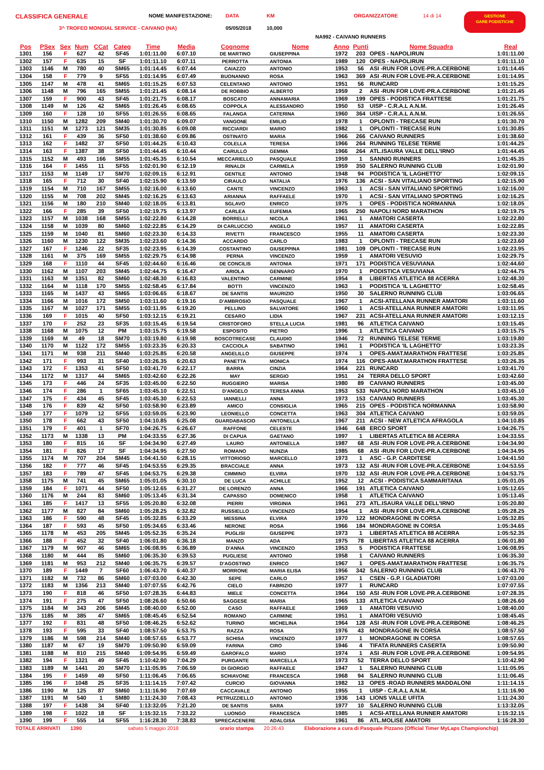CLASSIFICA GENERALE
NOME MANIFESTAZIONE:
DATA
KM
ORGANIZZATORE
14 di 14
GESTIONE
GARE PODISTICHE
3^ TROFEO MONDIAL SERVICE - CAIVANO (NA)
05/05/2018
10,000
NA992 - CAIVANO RUNNERS
| Pos | PSex | Sex | Num | CCat | Categ | Time | Media | Cognome | Nome | Anno | Punti | Nome Squadra | Real |
| --- | --- | --- | --- | --- | --- | --- | --- | --- | --- | --- | --- | --- | --- |
| 1301 | 156 | F | 627 | 42 | SF45 | 1:01:11.00 | 6:07.10 | DE MARTINO | GIUSEPPINA | 1972 | 203 | OPES - NAPOLIRUN | 1:01:11.00 |
| 1302 | 157 | F | 635 | 15 | SF | 1:01:11.10 | 6:07.11 | PERROTTA | ANTONIA | 1989 | 120 | OPES - NAPOLIRUN | 1:01:11.10 |
| 1303 | 1146 | M | 780 | 40 | SM65 | 1:01:14.45 | 6:07.44 | CAIAZZO | ANTONIO | 1953 | 56 | ASI -RUN FOR LOVE-PR.A.CERBONE | 1:01:14.45 |
| 1304 | 158 | F | 779 | 9 | SF55 | 1:01:14.95 | 6:07.49 | BUONANNO | ROSA | 1963 | 369 | ASI -RUN FOR LOVE-PR.A.CERBONE | 1:01:14.95 |
| 1305 | 1147 | M | 478 | 41 | SM65 | 1:01:15.25 | 6:07.53 | CELENTANO | ANTONIO | 1951 | 56 | RUNCARD | 1:01:15.25 |
| 1306 | 1148 | M | 796 | 165 | SM55 | 1:01:21.45 | 6:08.14 | DE ROBBIO | ALBERTO | 1959 | 2 | ASI -RUN FOR LOVE-PR.A.CERBONE | 1:01:21.45 |
| 1307 | 159 | F | 900 | 43 | SF45 | 1:01:21.75 | 6:08.17 | BOSCATO | ANNAMARIA | 1969 | 199 | OPES - PODISTICA FRATTESE | 1:01:21.75 |
| 1308 | 1149 | M | 126 | 42 | SM65 | 1:01:26.45 | 6:08.65 | COPPOLA | ALESSANDRO | 1950 | 53 | UISP - C.R.A.L A.N.M. | 1:01:26.45 |
| 1309 | 160 | F | 128 | 10 | SF55 | 1:01:26.55 | 6:08.65 | FALANGA | CATERINA | 1960 | 364 | UISP - C.R.A.L A.N.M. | 1:01:26.55 |
| 1310 | 1150 | M | 1282 | 209 | SM40 | 1:01:30.70 | 6:09.07 | VANGONE | EMILIO | 1978 | 1 | OPLONTI - TRECASE RUN | 1:01:30.70 |
| 1311 | 1151 | M | 1273 | 121 | SM35 | 1:01:30.85 | 6:09.08 | RICCIARDI | MARIO | 1982 | 1 | OPLONTI - TRECASE RUN | 1:01:30.85 |
| 1312 | 161 | F | 439 | 36 | SF50 | 1:01:38.60 | 6:09.86 | OSTINATO | MARIA | 1966 | 266 | CAIVANO RUNNERS | 1:01:38.60 |
| 1313 | 162 | F | 1482 | 37 | SF50 | 1:01:44.25 | 6:10.43 | COLELLA | TERESA | 1966 | 264 | RUNNING TELESE TERME | 1:01:44.25 |
| 1314 | 163 | F | 1387 | 38 | SF50 | 1:01:44.45 | 6:10.44 | CARULLO | GEMMA | 1966 | 264 | ATL.ISAURA VALLE DELL'IRNO | 1:01:44.45 |
| 1315 | 1152 | M | 493 | 166 | SM55 | 1:01:45.35 | 6:10.54 | MECCARIELLO | PASQUALE | 1959 | 1 | SANNIO RUNNERS | 1:01:45.35 |
| 1316 | 164 | F | 1455 | 11 | SF55 | 1:02:01.90 | 6:12.19 | RINALDI | CARMELA | 1959 | 350 | SALERNO RUNNING CLUB | 1:02:01.90 |
| 1317 | 1153 | M | 1149 | 17 | SM70 | 1:02:09.15 | 6:12.91 | GENTILE | ANTONIO | 1948 | 94 | PODISTICA 'IL LAGHETTO' | 1:02:09.15 |
| 1318 | 165 | F | 712 | 30 | SF40 | 1:02:15.90 | 6:13.59 | CIRAULO | NATALIA | 1976 | 136 | ACSI - SAN VITALIANO SPORTING | 1:02:15.90 |
| 1319 | 1154 | M | 710 | 167 | SM55 | 1:02:16.00 | 6:13.60 | CANTE | VINCENZO | 1963 | 1 | ACSI - SAN VITALIANO SPORTING | 1:02:16.00 |
| 1320 | 1155 | M | 708 | 202 | SM45 | 1:02:16.25 | 6:13.63 | ARIANNA | RAFFAELE | 1970 | 1 | ACSI - SAN VITALIANO SPORTING | 1:02:16.25 |
| 1321 | 1156 | M | 180 | 210 | SM40 | 1:02:18.05 | 6:13.81 | SGLAVO | ENRICO | 1975 | 1 | OPES - PODISTICA NORMANNA | 1:02:18.05 |
| 1322 | 166 | F | 285 | 39 | SF50 | 1:02:19.75 | 6:13.97 | CARLEA | EUFEMIA | 1965 | 250 | NAPOLI NORD MARATHON | 1:02:19.75 |
| 1323 | 1157 | M | 1038 | 168 | SM55 | 1:02:22.80 | 6:14.28 | BORRELLI | NICOLA | 1961 | 1 | AMATORI CASERTA | 1:02:22.80 |
| 1324 | 1158 | M | 1039 | 80 | SM60 | 1:02:22.85 | 6:14.29 | DI CARLUCCIO | ANGELO | 1957 | 11 | AMATORI CASERTA | 1:02:22.85 |
| 1325 | 1159 | M | 1040 | 81 | SM60 | 1:02:23.30 | 6:14.33 | RIVETTI | FRANCESCO | 1955 | 11 | AMATORI CASERTA | 1:02:23.30 |
| 1326 | 1160 | M | 1230 | 122 | SM35 | 1:02:23.60 | 6:14.36 | ACCARDO | CARLO | 1983 | 1 | OPLONTI - TRECASE RUN | 1:02:23.60 |
| 1327 | 167 | F | 1246 | 22 | SF35 | 1:02:23.95 | 6:14.39 | COSTANTINO | GIUSEPPINA | 1981 | 109 | OPLONTI - TRECASE RUN | 1:02:23.95 |
| 1328 | 1161 | M | 375 | 169 | SM55 | 1:02:29.75 | 6:14.98 | PERNA | VINCENZO | 1959 | 1 | AMATORI VESUVIO | 1:02:29.75 |
| 1329 | 168 | F | 1110 | 44 | SF45 | 1:02:44.60 | 6:16.46 | DE CONCILIS | ANTONIA | 1971 | 171 | PODISTICA VESUVIANA | 1:02:44.60 |
| 1330 | 1162 | M | 1107 | 203 | SM45 | 1:02:44.75 | 6:16.47 | ARIOLA | GENNARO | 1970 | 1 | PODISTICA VESUVIANA | 1:02:44.75 |
| 1331 | 1163 | M | 1351 | 82 | SM60 | 1:02:48.30 | 6:16.83 | VALENTINO | CARMINE | 1954 | 8 | LIBERTAS ATLETICA 88 ACERRA | 1:02:48.30 |
| 1332 | 1164 | M | 1118 | 170 | SM55 | 1:02:58.45 | 6:17.84 | BOTTI | VINCENZO | 1963 | 1 | PODISTICA 'IL LAGHETTO' | 1:02:58.45 |
| 1333 | 1165 | M | 1437 | 43 | SM65 | 1:03:06.65 | 6:18.67 | DE SANTIS | MAURIZIO | 1950 | 30 | SALERNO RUNNING CLUB | 1:03:06.65 |
| 1334 | 1166 | M | 1016 | 172 | SM50 | 1:03:11.60 | 6:19.16 | D'AMBROSIO | PASQUALE | 1967 | 1 | ACSI-ATELLANA RUNNER AMATORI | 1:03:11.60 |
| 1335 | 1167 | M | 1027 | 171 | SM55 | 1:03:11.95 | 6:19.20 | PELLINO | SALVATORE | 1960 | 1 | ACSI-ATELLANA RUNNER AMATORI | 1:03:11.95 |
| 1336 | 169 | F | 1015 | 40 | SF50 | 1:03:12.15 | 6:19.21 | CESARO | LIDIA | 1967 | 231 | ACSI-ATELLANA RUNNER AMATORI | 1:03:12.15 |
| 1337 | 170 | F | 252 | 23 | SF35 | 1:03:15.45 | 6:19.54 | CRISTOFORO | STELLA LUCIA | 1981 | 96 | ATLETICA CAIVANO | 1:03:15.45 |
| 1338 | 1168 | M | 1075 | 12 | PM | 1:03:15.75 | 6:19.58 | ESPOSITO | PIETRO | 1996 | 1 | ATLETICA CAIVANO | 1:03:15.75 |
| 1339 | 1169 | M | 49 | 18 | SM70 | 1:03:19.80 | 6:19.98 | BOSCOTRECASE | CLAUDIO | 1946 | 72 | RUNNING TELESE TERME | 1:03:19.80 |
| 1340 | 1170 | M | 1122 | 172 | SM55 | 1:03:23.35 | 6:20.33 | CACCIOLA | SABATINO | 1961 | 1 | PODISTICA 'IL LAGHETTO' | 1:03:23.35 |
| 1341 | 1171 | M | 938 | 211 | SM40 | 1:03:25.85 | 6:20.58 | ANGELILLO | GIUSEPPE | 1974 | 1 | OPES-AMAT.MARATHON FRATTESE | 1:03:25.85 |
| 1342 | 171 | F | 993 | 31 | SF40 | 1:03:26.35 | 6:20.63 | PANETTA | MONICA | 1974 | 116 | OPES-AMAT.MARATHON FRATTESE | 1:03:26.35 |
| 1343 | 172 | F | 1353 | 41 | SF50 | 1:03:41.70 | 6:22.17 | BARRA | CINZIA | 1964 | 221 | RUNCARD | 1:03:41.70 |
| 1344 | 1172 | M | 1317 | 44 | SM65 | 1:03:42.60 | 6:22.26 | MAY | SERGIO | 1951 | 24 | TERRA DELLO SPORT | 1:03:42.60 |
| 1345 | 173 | F | 446 | 24 | SF35 | 1:03:45.00 | 6:22.50 | RUGGIERO | MARISA | 1980 | 89 | CAIVANO RUNNERS | 1:03:45.00 |
| 1346 | 174 | F | 286 | 1 | SF65 | 1:03:45.10 | 6:22.51 | D'ANGELO | TERESA ANNA | 1953 | 533 | NAPOLI NORD MARATHON | 1:03:45.10 |
| 1347 | 175 | F | 434 | 45 | SF45 | 1:03:45.30 | 6:22.53 | IANNELLI | ANNA | 1973 | 153 | CAIVANO RUNNERS | 1:03:45.30 |
| 1348 | 176 | F | 839 | 42 | SF50 | 1:03:58.90 | 6:23.89 | AMICO | CONSIGLIA | 1965 | 215 | OPES - PODISTICA NORMANNA | 1:03:58.90 |
| 1349 | 177 | F | 1079 | 12 | SF55 | 1:03:59.05 | 6:23.90 | LEONIELLO | CONCETTA | 1963 | 304 | ATLETICA CAIVANO | 1:03:59.05 |
| 1350 | 178 | F | 662 | 43 | SF50 | 1:04:10.85 | 6:25.08 | GUARDABASCIO | ANTONELLA | 1967 | 211 | ACSI - NEW ATLETICA AFRAGOLA | 1:04:10.85 |
| 1351 | 179 | F | 401 | 1 | SF70 | 1:04:26.75 | 6:26.67 | RAFFONE | CELESTE | 1946 | 648 | ERCO SPORT | 1:04:26.75 |
| 1352 | 1173 | M | 1338 | 13 | PM | 1:04:33.55 | 6:27.36 | DI CAPUA | GAETANO | 1997 | 1 | LIBERTAS ATLETICA 88 ACERRA | 1:04:33.55 |
| 1353 | 180 | F | 815 | 16 | SF | 1:04:34.90 | 6:27.49 | LAURO | ANTONELLA | 1987 | 68 | ASI -RUN FOR LOVE-PR.A.CERBONE | 1:04:34.90 |
| 1354 | 181 | F | 826 | 17 | SF | 1:04:34.95 | 6:27.50 | ROMANO | NUNZIA | 1985 | 68 | ASI -RUN FOR LOVE-PR.A.CERBONE | 1:04:34.95 |
| 1355 | 1174 | M | 707 | 204 | SM45 | 1:04:41.50 | 6:28.15 | VITTORIOSO | MARCELLO | 1973 | 1 | ASC - G.P. CARDITESE | 1:04:41.50 |
| 1356 | 182 | F | 777 | 46 | SF45 | 1:04:53.55 | 6:29.35 | BRACCIALE | ANNA | 1973 | 132 | ASI -RUN FOR LOVE-PR.A.CERBONE | 1:04:53.55 |
| 1357 | 183 | F | 789 | 47 | SF45 | 1:04:53.75 | 6:29.38 | CIMMINO | ELVIRA | 1970 | 132 | ASI -RUN FOR LOVE-PR.A.CERBONE | 1:04:53.75 |
| 1358 | 1175 | M | 741 | 45 | SM65 | 1:05:01.05 | 6:30.10 | DE LUCA | ACHILLE | 1952 | 12 | ACSI - PODISTICA SAMMARITANA | 1:05:01.05 |
| 1359 | 184 | F | 1071 | 44 | SF50 | 1:05:12.65 | 6:31.27 | DE LORENZO | ANNA | 1966 | 191 | ATLETICA CAIVANO | 1:05:12.65 |
| 1360 | 1176 | M | 244 | 83 | SM60 | 1:05:13.45 | 6:31.34 | CAPASSO | DOMENICO | 1958 | 1 | ATLETICA CAIVANO | 1:05:13.45 |
| 1361 | 185 | F | 1417 | 13 | SF55 | 1:05:20.80 | 6:32.08 | PIERRI | VIRGINIA | 1961 | 273 | ATL.ISAURA VALLE DELL'IRNO | 1:05:20.80 |
| 1362 | 1177 | M | 827 | 84 | SM60 | 1:05:28.25 | 6:32.82 | RUSSIELLO | VINCENZO | 1954 | 1 | ASI -RUN FOR LOVE-PR.A.CERBONE | 1:05:28.25 |
| 1363 | 186 | F | 590 | 48 | SF45 | 1:05:32.85 | 6:33.29 | MESSINA | ELVIRA | 1970 | 122 | MONDRAGONE IN CORSA | 1:05:32.85 |
| 1364 | 187 | F | 593 | 45 | SF50 | 1:05:34.65 | 6:33.46 | NERONE | ROSA | 1966 | 184 | MONDRAGONE IN CORSA | 1:05:34.65 |
| 1365 | 1178 | M | 453 | 205 | SM45 | 1:05:52.35 | 6:35.24 | PUGLISI | GIUSEPPE | 1973 | 1 | LIBERTAS ATLETICA 88 ACERRA | 1:05:52.35 |
| 1366 | 188 | F | 452 | 32 | SF40 | 1:06:01.80 | 6:36.18 | MANZO | ADA | 1975 | 78 | LIBERTAS ATLETICA 88 ACERRA | 1:06:01.80 |
| 1367 | 1179 | M | 907 | 46 | SM65 | 1:06:08.95 | 6:36.89 | D'ANNA | VINCENZO | 1953 | 5 | PODISTICA FRATTESE | 1:06:08.95 |
| 1368 | 1180 | M | 444 | 85 | SM60 | 1:06:35.30 | 6:39.53 | PUGLIESE | ANTONIO | 1958 | 1 | CAIVANO RUNNERS | 1:06:35.30 |
| 1369 | 1181 | M | 953 | 212 | SM40 | 1:06:35.75 | 6:39.57 | D'AGOSTINO | ENRICO | 1967 | 1 | OPES-AMAT.MARATHON FRATTESE | 1:06:35.75 |
| 1370 | 189 | F | 1449 | 7 | SF60 | 1:06:43.70 | 6:40.37 | MORRONE | MARIA ELISA | 1956 | 342 | SALERNO RUNNING CLUB | 1:06:43.70 |
| 1371 | 1182 | M | 732 | 86 | SM60 | 1:07:03.00 | 6:42.30 | SEPE | CARLO | 1957 | 1 | CSEN - G.P. I GLADIATORI | 1:07:03.00 |
| 1372 | 1183 | M | 1356 | 213 | SM40 | 1:07:07.55 | 6:42.76 | CIELO | FABRIZIO | 1977 | 1 | RUNCARD | 1:07:07.55 |
| 1373 | 190 | F | 818 | 46 | SF50 | 1:07:28.35 | 6:44.83 | MIELE | CONCETTA | 1964 | 150 | ASI -RUN FOR LOVE-PR.A.CERBONE | 1:07:28.35 |
| 1374 | 191 | F | 275 | 47 | SF50 | 1:08:26.60 | 6:50.66 | SAGGESE | MARIA | 1965 | 133 | ATLETICA CAIVANO | 1:08:26.60 |
| 1375 | 1184 | M | 343 | 206 | SM45 | 1:08:40.00 | 6:52.00 | CASO | RAFFAELE | 1969 | 1 | AMATORI VESUVIO | 1:08:40.00 |
| 1376 | 1185 | M | 385 | 47 | SM65 | 1:08:45.45 | 6:52.54 | ROMANO | CARMINE | 1951 | 1 | AMATORI VESUVIO | 1:08:45.45 |
| 1377 | 192 | F | 831 | 48 | SF50 | 1:08:46.25 | 6:52.62 | TURINO | MICHELINA | 1964 | 128 | ASI -RUN FOR LOVE-PR.A.CERBONE | 1:08:46.25 |
| 1378 | 193 | F | 595 | 33 | SF40 | 1:08:57.50 | 6:53.75 | RAZZA | ROSA | 1976 | 43 | MONDRAGONE IN CORSA | 1:08:57.50 |
| 1379 | 1186 | M | 598 | 214 | SM40 | 1:08:57.65 | 6:53.77 | SCHISA | VINCENZO | 1977 | 1 | MONDRAGONE IN CORSA | 1:08:57.65 |
| 1380 | 1187 | M | 67 | 19 | SM70 | 1:09:50.90 | 6:59.09 | FARINA | CIRO | 1946 | 4 | TIFATA RUNNERS CASERTA | 1:09:50.90 |
| 1381 | 1188 | M | 810 | 215 | SM40 | 1:09:54.95 | 6:59.49 | GAROFALO | MARIO | 1974 | 1 | ASI -RUN FOR LOVE-PR.A.CERBONE | 1:09:54.95 |
| 1382 | 194 | F | 1321 | 49 | SF45 | 1:10:42.90 | 7:04.29 | PURGANTE | MARCELLA | 1973 | 52 | TERRA DELLO SPORT | 1:10:42.90 |
| 1383 | 1189 | M | 1441 | 20 | SM70 | 1:11:05.95 | 7:06.59 | DI GIORGIO | RAFFAELE | 1947 | 1 | SALERNO RUNNING CLUB | 1:11:05.95 |
| 1384 | 195 | F | 1459 | 49 | SF50 | 1:11:06.45 | 7:06.65 | SCHIAVONE | FRANCESCA | 1968 | 94 | SALERNO RUNNING CLUB | 1:11:06.45 |
| 1385 | 196 | F | 1048 | 25 | SF35 | 1:11:14.15 | 7:07.42 | CURCIO | GIOVANNA | 1982 | 13 | OPES -ROAD RUNNERS MADDALONI | 1:11:14.15 |
| 1386 | 1190 | M | 125 | 87 | SM60 | 1:11:16.90 | 7:07.69 | CACCAVALE | ANTONIO | 1955 | 1 | UISP - C.R.A.L A.N.M. | 1:11:16.90 |
| 1387 | 1191 | M | 540 | 1 | SM80 | 1:11:24.30 | 7:08.43 | PETRUZZIELLO | ANTONIO | 1936 | 143 | LIONS VALLE UFITA | 1:11:24.30 |
| 1388 | 197 | F | 1438 | 34 | SF40 | 1:13:32.05 | 7:21.20 | DE SANTIS | SARA | 1977 | 10 | SALERNO RUNNING CLUB | 1:13:32.05 |
| 1389 | 198 | F | 1022 | 18 | SF | 1:15:32.15 | 7:33.22 | LUONGO | FRANCESCA | 1985 | 1 | ACSI-ATELLANA RUNNER AMATORI | 1:15:32.15 |
| 1390 | 199 | F | 555 | 14 | SF55 | 1:16:28.30 | 7:38.83 | SPRECACENERE | ADALGISA | 1961 | 86 | ATL.MOLISE AMATORI | 1:16:28.30 |
TOTALE ARRIVATI 1390 sabato 5 maggio 2018 orario stampa 20:26:43 Elaborazione a cura di Pasquale Pizzano (Official Timer MyLaps Championchip)